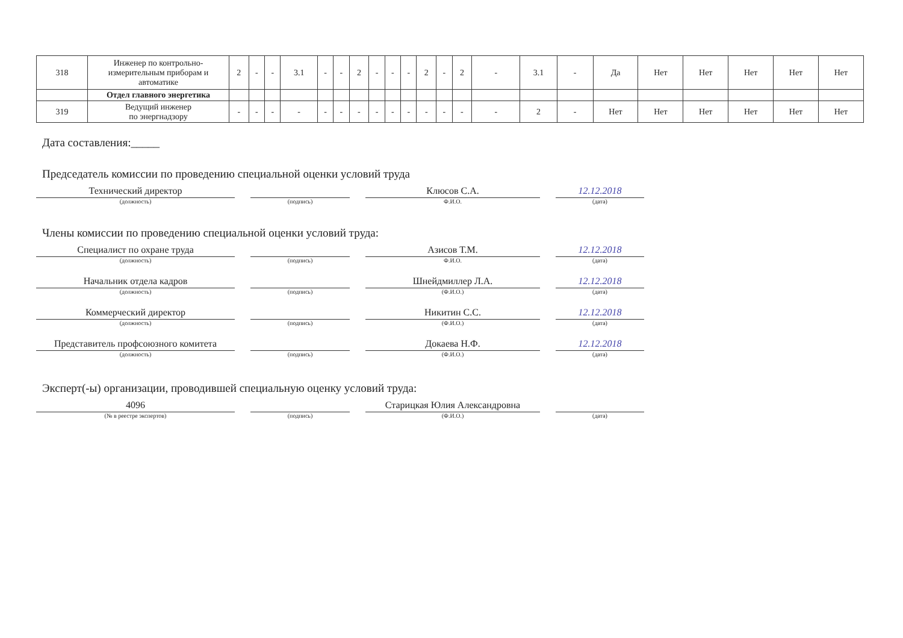| 318 | Инженер по контрольно-измерительным приборам и автоматике | 2 | - | - | 3.1 | - | - | 2 | - | - | - | 2 | - | 2 | - | 3.1 | - | Да | Нет | Нет | Нет | Нет | Нет |
| | Отдел главного энергетика | | | | | | | | | | | | | | | | | | | | | | |
| 319 | Ведущий инженер по энергнадзору | - | - | - | - | - | - | - | - | - | - | - | - | - | - | 2 | - | Нет | Нет | Нет | Нет | Нет | Нет |
Дата составления:_____
Председатель комиссии по проведению специальной оценки условий труда
Технический директор
(должность)
(подпись)
Клюсов С.А.
Ф.И.О.
12.12.2018
(дата)
Члены комиссии по проведению специальной оценки условий труда:
Специалист по охране труда
(должность)
(подпись)
Азисов Т.М.
Ф.И.О.
12.12.2018
(дата)
Начальник отдела кадров
(должность)
(подпись)
Шнейдмиллер Л.А.
(Ф.И.О.)
12.12.2018
(дата)
Коммерческий директор
(должность)
(подпись)
Никитин С.С.
(Ф.И.О.)
12.12.2018
(дата)
Представитель профсоюзного комитета
(должность)
(подпись)
Докаева Н.Ф.
(Ф.И.О.)
12.12.2018
(дата)
Эксперт(-ы) организации, проводившей специальную оценку условий труда:
4096
(№ в реестре экспертов)
(подпись)
Старицкая Юлия Александровна
(Ф.И.О.)
(дата)